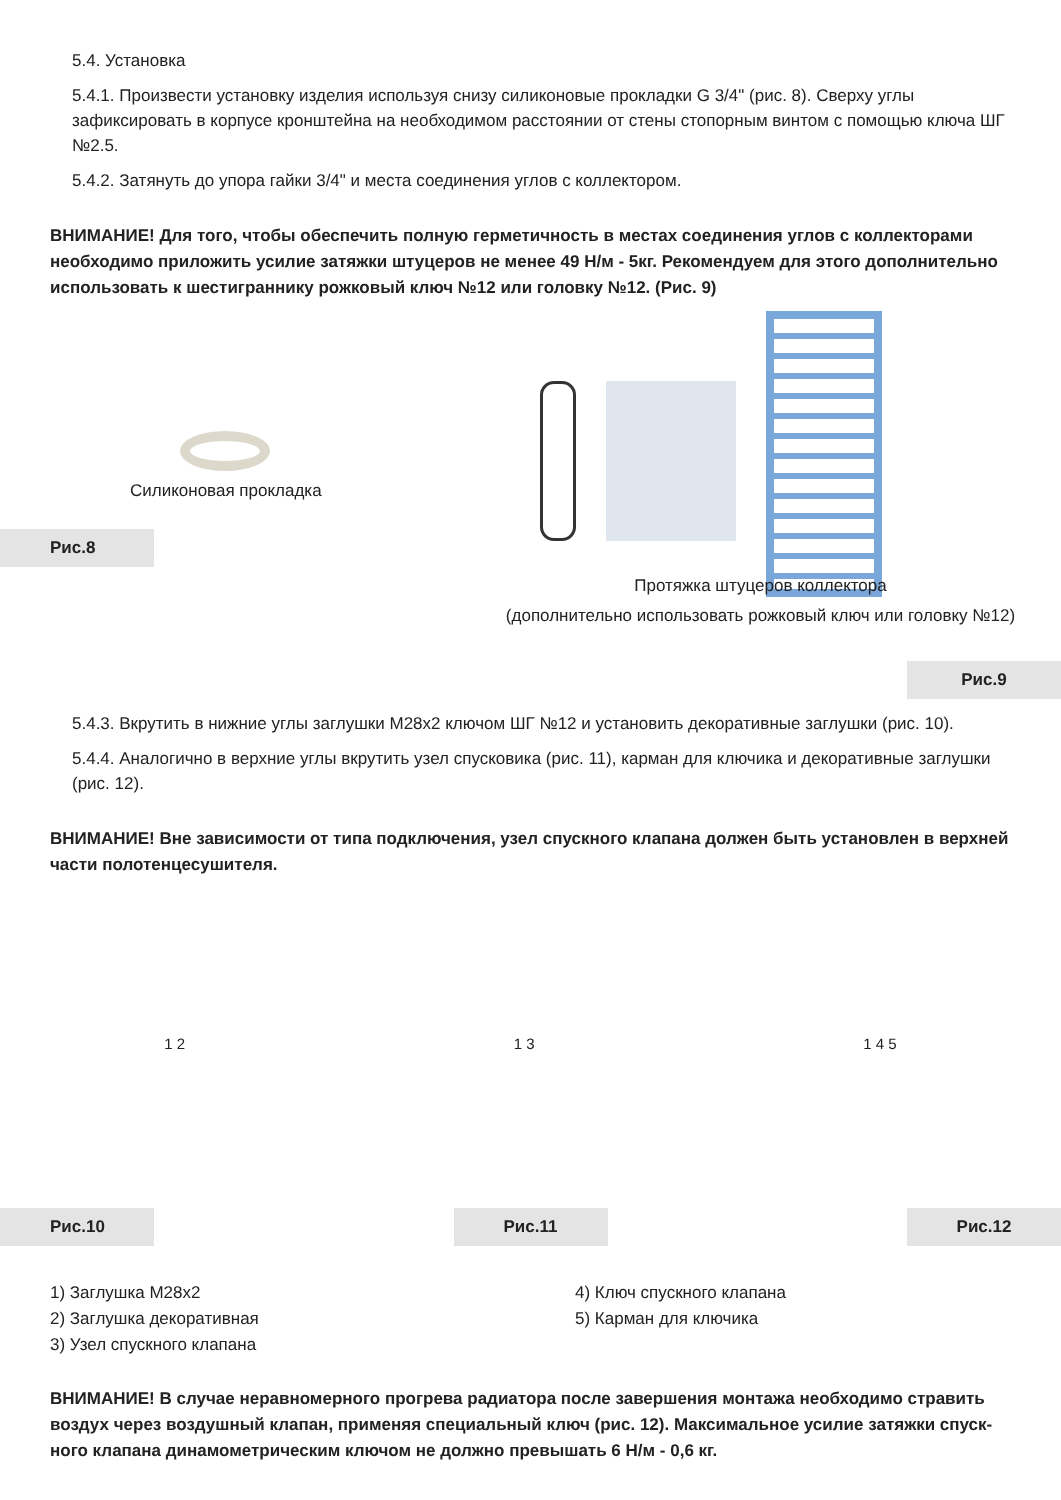5.4. Установка
5.4.1. Произвести установку изделия используя снизу силиконовые прокладки G 3/4" (рис. 8). Сверху углы зафиксировать в корпусе кронштейна на необходимом расстоянии от стены стопорным винтом с помощью ключа ШГ №2.5.
5.4.2. Затянуть до упора гайки 3/4" и места соединения углов с коллектором.
ВНИМАНИЕ! Для того, чтобы обеспечить полную герметичность в местах соединения углов с коллекторами необходимо приложить усилие затяжки штуцеров не менее 49 Н/м - 5кг. Рекомендуем для этого дополнитель­но использовать к шестиграннику рожковый ключ №12 или головку №12. (Рис. 9)
Силиконовая прокладка
Рис.8
Протяжка штуцеров коллектора
(дополнительно использовать рожковый ключ или головку №12)
Рис.9
5.4.3. Вкрутить в нижние углы заглушки М28х2 ключом ШГ №12 и установить декоративные заглушки (рис. 10).
5.4.4. Аналогично в верхние углы вкрутить узел спусковика (рис. 11), карман для ключика и декоративные заглушки (рис. 12).
ВНИМАНИЕ! Вне зависимости от типа подключения, узел спускного клапана должен быть установлен в верхней части полотенцесушителя.
1 2 1 3 1 4 5
Рис.10 Рис.11 Рис.12
1) Заглушка М28х2
2) Заглушка декоративная
3) Узел спускного клапана
4) Ключ спускного клапана
5) Карман для ключика
ВНИМАНИЕ! В случае неравномерного прогрева радиатора после завершения монтажа необходимо стравить воздух через воздушный клапан, применяя специальный ключ (рис. 12). Максимальное усилие затяжки спуск­ного клапана динамометрическим ключом не должно превышать 6 Н/м - 0,6 кг.